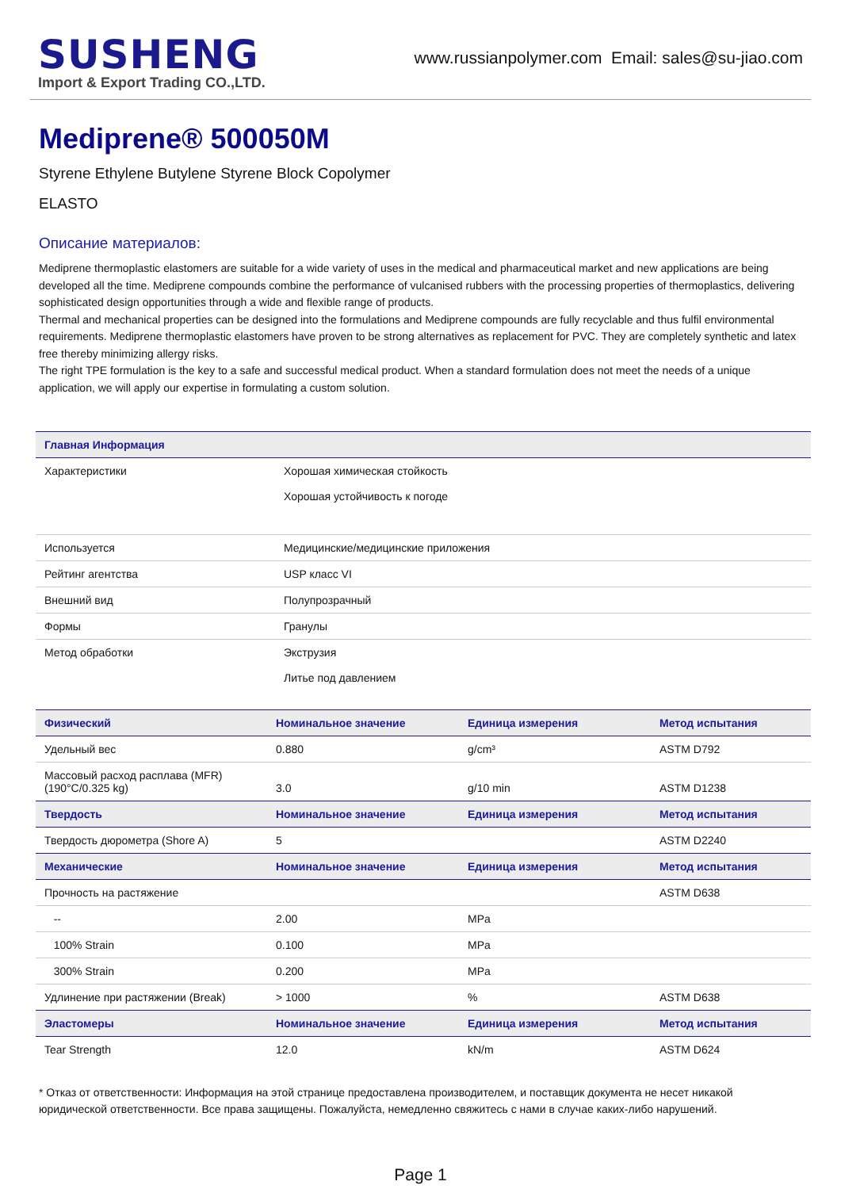SUSHENG
Import & Export Trading CO.,LTD.
www.russianpolymer.com Email: sales@su-jiao.com
Mediprene® 500050M
Styrene Ethylene Butylene Styrene Block Copolymer
ELASTO
Описание материалов:
Mediprene thermoplastic elastomers are suitable for a wide variety of uses in the medical and pharmaceutical market and new applications are being developed all the time. Mediprene compounds combine the performance of vulcanised rubbers with the processing properties of thermoplastics, delivering sophisticated design opportunities through a wide and flexible range of products.
Thermal and mechanical properties can be designed into the formulations and Mediprene compounds are fully recyclable and thus fulfil environmental requirements. Mediprene thermoplastic elastomers have proven to be strong alternatives as replacement for PVC. They are completely synthetic and latex free thereby minimizing allergy risks.
The right TPE formulation is the key to a safe and successful medical product. When a standard formulation does not meet the needs of a unique application, we will apply our expertise in formulating a custom solution.
| Главная Информация | |
| --- | --- |
| Характеристики | Хорошая химическая стойкость Хорошая устойчивость к погоде |
| Используется | Медицинские/медицинские приложения |
| Рейтинг агентства | USP класс VI |
| Внешний вид | Полупрозрачный |
| Формы | Гранулы |
| Метод обработки | Экструзия Литье под давлением |
| Физический | Номинальное значение | Единица измерения | Метод испытания |
| --- | --- | --- | --- |
| Удельный вес | 0.880 | g/cm³ | ASTM D792 |
| Массовый расход расплава (MFR) (190°C/0.325 kg) | 3.0 | g/10 min | ASTM D1238 |
| Твердость | Номинальное значение | Единица измерения | Метод испытания |
| Твердость дюрометра (Shore A) | 5 | | ASTM D2240 |
| Механические | Номинальное значение | Единица измерения | Метод испытания |
| Прочность на растяжение | | | ASTM D638 |
| -- | 2.00 | MPa | |
| 100% Strain | 0.100 | MPa | |
| 300% Strain | 0.200 | MPa | |
| Удлинение при растяжении (Break) | > 1000 | % | ASTM D638 |
| Эластомеры | Номинальное значение | Единица измерения | Метод испытания |
| Tear Strength | 12.0 | kN/m | ASTM D624 |
* Отказ от ответственности: Информация на этой странице предоставлена производителем, и поставщик документа не несет никакой юридической ответственности. Все права защищены. Пожалуйста, немедленно свяжитесь с нами в случае каких-либо нарушений.
Page 1